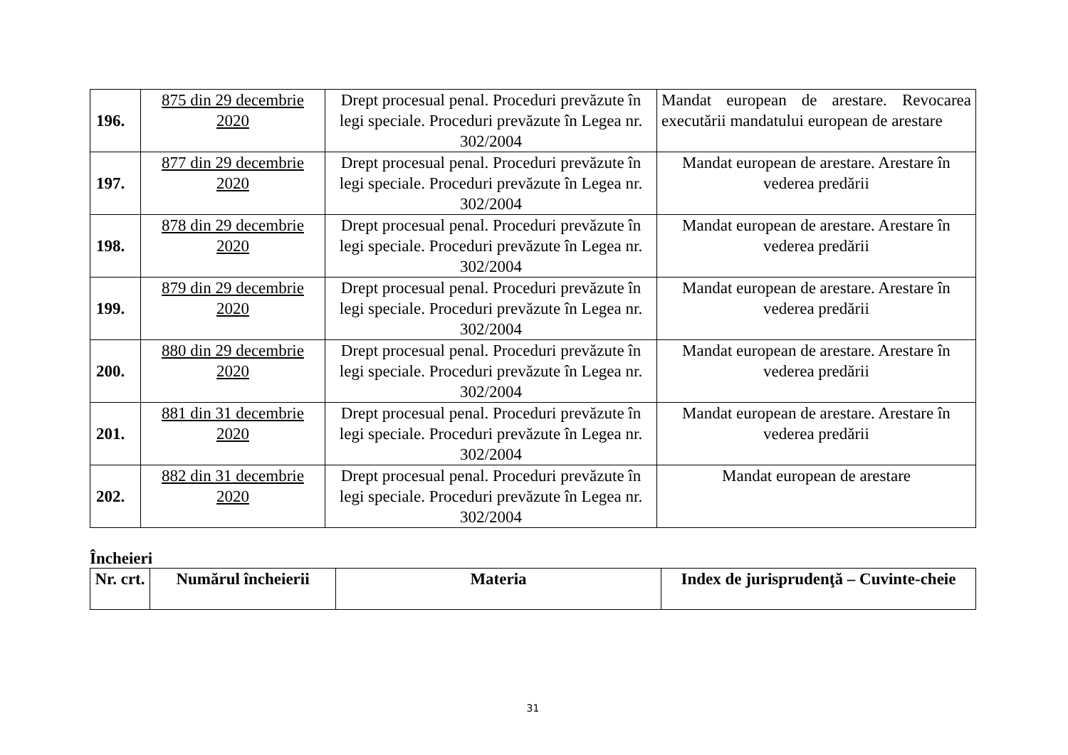| 196. | 875 din 29 decembrie 2020 | Drept procesual penal. Proceduri prevăzute în legi speciale. Proceduri prevăzute în Legea nr. 302/2004 | Mandat european de arestare. Revocarea executării mandatului european de arestare |
| 197. | 877 din 29 decembrie 2020 | Drept procesual penal. Proceduri prevăzute în legi speciale. Proceduri prevăzute în Legea nr. 302/2004 | Mandat european de arestare. Arestare în vederea predării |
| 198. | 878 din 29 decembrie 2020 | Drept procesual penal. Proceduri prevăzute în legi speciale. Proceduri prevăzute în Legea nr. 302/2004 | Mandat european de arestare. Arestare în vederea predării |
| 199. | 879 din 29 decembrie 2020 | Drept procesual penal. Proceduri prevăzute în legi speciale. Proceduri prevăzute în Legea nr. 302/2004 | Mandat european de arestare. Arestare în vederea predării |
| 200. | 880 din 29 decembrie 2020 | Drept procesual penal. Proceduri prevăzute în legi speciale. Proceduri prevăzute în Legea nr. 302/2004 | Mandat european de arestare. Arestare în vederea predării |
| 201. | 881 din 31 decembrie 2020 | Drept procesual penal. Proceduri prevăzute în legi speciale. Proceduri prevăzute în Legea nr. 302/2004 | Mandat european de arestare. Arestare în vederea predării |
| 202. | 882 din 31 decembrie 2020 | Drept procesual penal. Proceduri prevăzute în legi speciale. Proceduri prevăzute în Legea nr. 302/2004 | Mandat european de arestare |
Încheieri
| Nr. crt. | Numărul încheierii | Materia | Index de jurisprudenţă – Cuvinte-cheie |
| --- | --- | --- | --- |
31